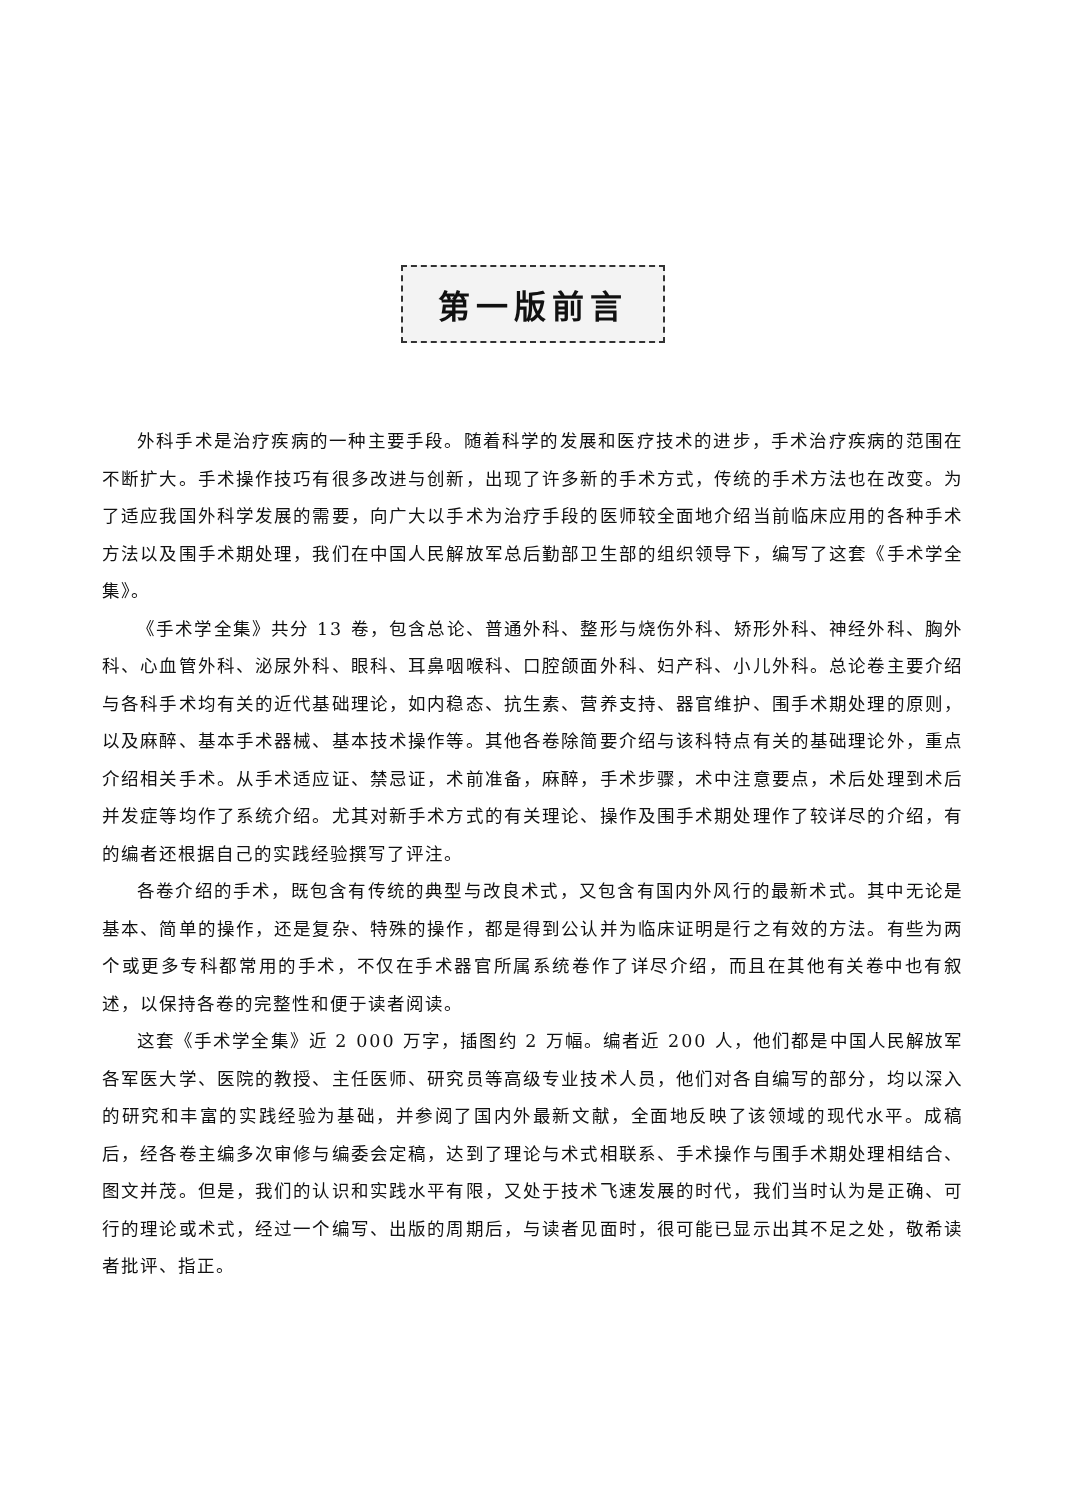第一版前言
外科手术是治疗疾病的一种主要手段。随着科学的发展和医疗技术的进步，手术治疗疾病的范围在不断扩大。手术操作技巧有很多改进与创新，出现了许多新的手术方式，传统的手术方法也在改变。为了适应我国外科学发展的需要，向广大以手术为治疗手段的医师较全面地介绍当前临床应用的各种手术方法以及围手术期处理，我们在中国人民解放军总后勤部卫生部的组织领导下，编写了这套《手术学全集》。
《手术学全集》共分 13 卷，包含总论、普通外科、整形与烧伤外科、矫形外科、神经外科、胸外科、心血管外科、泌尿外科、眼科、耳鼻咽喉科、口腔颌面外科、妇产科、小儿外科。总论卷主要介绍与各科手术均有关的近代基础理论，如内稳态、抗生素、营养支持、器官维护、围手术期处理的原则，以及麻醉、基本手术器械、基本技术操作等。其他各卷除简要介绍与该科特点有关的基础理论外，重点介绍相关手术。从手术适应证、禁忌证，术前准备，麻醉，手术步骤，术中注意要点，术后处理到术后并发症等均作了系统介绍。尤其对新手术方式的有关理论、操作及围手术期处理作了较详尽的介绍，有的编者还根据自己的实践经验撰写了评注。
各卷介绍的手术，既包含有传统的典型与改良术式，又包含有国内外风行的最新术式。其中无论是基本、简单的操作，还是复杂、特殊的操作，都是得到公认并为临床证明是行之有效的方法。有些为两个或更多专科都常用的手术，不仅在手术器官所属系统卷作了详尽介绍，而且在其他有关卷中也有叙述，以保持各卷的完整性和便于读者阅读。
这套《手术学全集》近 2 000 万字，插图约 2 万幅。编者近 200 人，他们都是中国人民解放军各军医大学、医院的教授、主任医师、研究员等高级专业技术人员，他们对各自编写的部分，均以深入的研究和丰富的实践经验为基础，并参阅了国内外最新文献，全面地反映了该领域的现代水平。成稿后，经各卷主编多次审修与编委会定稿，达到了理论与术式相联系、手术操作与围手术期处理相结合、图文并茂。但是，我们的认识和实践水平有限，又处于技术飞速发展的时代，我们当时认为是正确、可行的理论或术式，经过一个编写、出版的周期后，与读者见面时，很可能已显示出其不足之处，敬希读者批评、指正。